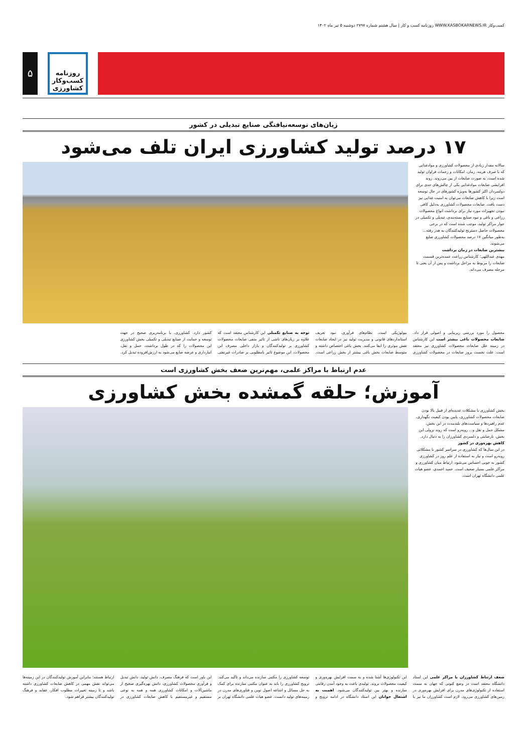کسب‌وکار WWW.KASBOKARNEWS.IR روزنامه کسب و کار | سال هشتم شماره ۲۷۹۷ دوشنبه ۵ تیر ماه ۱۴۰۲
روزنامه کسب‌وکار
کشاورزی
۵
زیان‌های توسعه‌نیافتگی صنایع تبدیلی در کشور
۱۷ درصد تولید کشاورزی ایران تلف می‌شود
سالانه مقدار زیادی از محصولات کشاورزی و موادغذایی که با صرف هزینه، زمان، امکانات و زحمات فراوان تولید شده است، به صورت ضایعات از بین می‌روند. روند افزایشی ضایعات موادغذایی یکی از چالش‌های جدی برای دولتمردان اکثر کشورها به‌ویژه کشورهای در حال توسعه است زیرا با کاهش ضایعات می‌توان به امنیت غذایی نیز دست یافت. ضایعات محصولات کشاورزی به‌دلیل کافی نبودن تجهیزات مورد نیاز برای برداشت انواع محصولات زراعی و باغی و نبود صنایع بسته‌بندی، تبدیلی و تکمیلی در جوار مراکز تولید، موجب شده است که در برخی محصولات حاصل دسترنج تولیدکنندگان به هدر رفته... به‌طور میانگین ۱۷ درصد محصولات کشاورزی ضایع می‌شوند.
بیشترین ضایعات در زمان برداشت
مهدی عبداللهی؛ کارشناس زراعت عمده‌ترین قسمت ضایعات را مربوط به مراحل برداشت و پس از آن یعنی تا مرحله مصرف می‌داند.
محصول را مورد بررسی زیربنایی و اصولی قرار داد. ضایعات محصولات باغی بیشتر است این کارشناس در زمینه علل ضایعات محصولات کشاورزی نیز معتقد است: علت نخست بروز ضایعات در محصولات کشاورزی بیولوژیکی است. نظام‌های فرآوری، نبود تعریف استانداردهای قانونی و مدیریت تولید نیز در ایجاد ضایعات نقش موثری را ایفا می‌کنند. بخش باغی اختصاص داشته و متوسط ضایعات بخش باغی بیشتر از بخش زراعی است. توجه به صنایع تکمیلی این کارشناس معتقد است که علاوه بر زیان‌های ناشی از تاثیر منفی ضایعات محصولات کشاورزی بر تولیدکنندگان و بازار داخلی مصرف این محصولات، این موضوع تاثیر نامطلوبی بر صادرات غیرنفتی کشور دارد. کشاورزی، با برنامه‌ریزی صحیح در جهت توسعه و حمایت از صنایع تبدیلی و تکمیلی بخش کشاورزی این محصولات را که در طول برداشت، حمل و نقل، انبارداری و عرضه ضایع می‌شود به ارزش‌افزوده تبدیل کرد.
عدم ارتباط با مراکز علمی، مهم‌ترین ضعف بخش کشاورزی است
آموزش؛ حلقه گمشده بخش کشاورزی
بخش کشاورزی با مشکلات عدیده‌ای از قبیل بالا بودن ضایعات محصولات کشاورزی، پایین بودن کیفیت نگهداری، عدم راهبردها و سیاست‌های بلندمدت در این بخش، مشکل حمل و نقل و... روبه‌رو است که روند نزولی این بخش، نارضایتی و دلسردی کشاورزان را به دنبال دارد.
کاهش بهره‌وری در کشور
در این سال‌ها که کشاورزی در سراسر کشور با مشکلاتی روبه‌رو است و نیاز به استفاده از علم روز در کشاورزی کشور به خوبی احساس می‌شود، ارتباط میان کشاورزی و مراکز علمی بسیار ضعیف است. حمید احمدی، عضو هیات علمی دانشگاه تهران است.
ضعف ارتباط کشاورزان با مراکز علمی این استاد دانشگاه معتقد است در وضع کنونی که جهان به سمت استفاده از تکنولوژی‌های مدرن برای افزایش بهره‌وری در زمین‌های کشاورزی می‌رود، لازم است کشاورزان ما نیز با این تکنولوژی‌ها آشنا شده و به سمت افزایش بهره‌وری و کیفیت محصولات بروند. تولیدی باعث به وجود آمدن رقابتی سازنده و بهتر بین تولیدکنندگان می‌شود. اهمیت به اشتغال جوانان این استاد دانشگاه در ادامه ترویج و توسعه کشاورزی را مکتبی سازنده می‌داند و تاکید می‌کند: ترویج کشاورزی را باید به عنوان مکتبی سازنده برای کمک به حل مسائل و اشاعه اصول نوین و فناوری‌های مدرن در زمینه‌های تولید دانست. عضو هیات علمی دانشگاه تهران بر این باور است که فرهنگ مصرف، دانش تولید، دانش تبدیل و فرآوری محصولات کشاورزی، دانش بهره‌گیری صحیح از ماشین‌آلات و امکانات کشاورزی همه و همه به نوعی مستقیم و غیرمستقیم با کاهش ضایعات کشاورزی در ارتباط هستند؛ بنابراین آموزش تولیدکنندگان در این زمینه‌ها می‌تواند نقش مهمی در کاهش ضایعات کشاورزی داشته باشد و تا زمینه تغییرات مطلوب افکار، عقاید و فرهنگ تولیدکنندگان بیشتر فراهم شود.